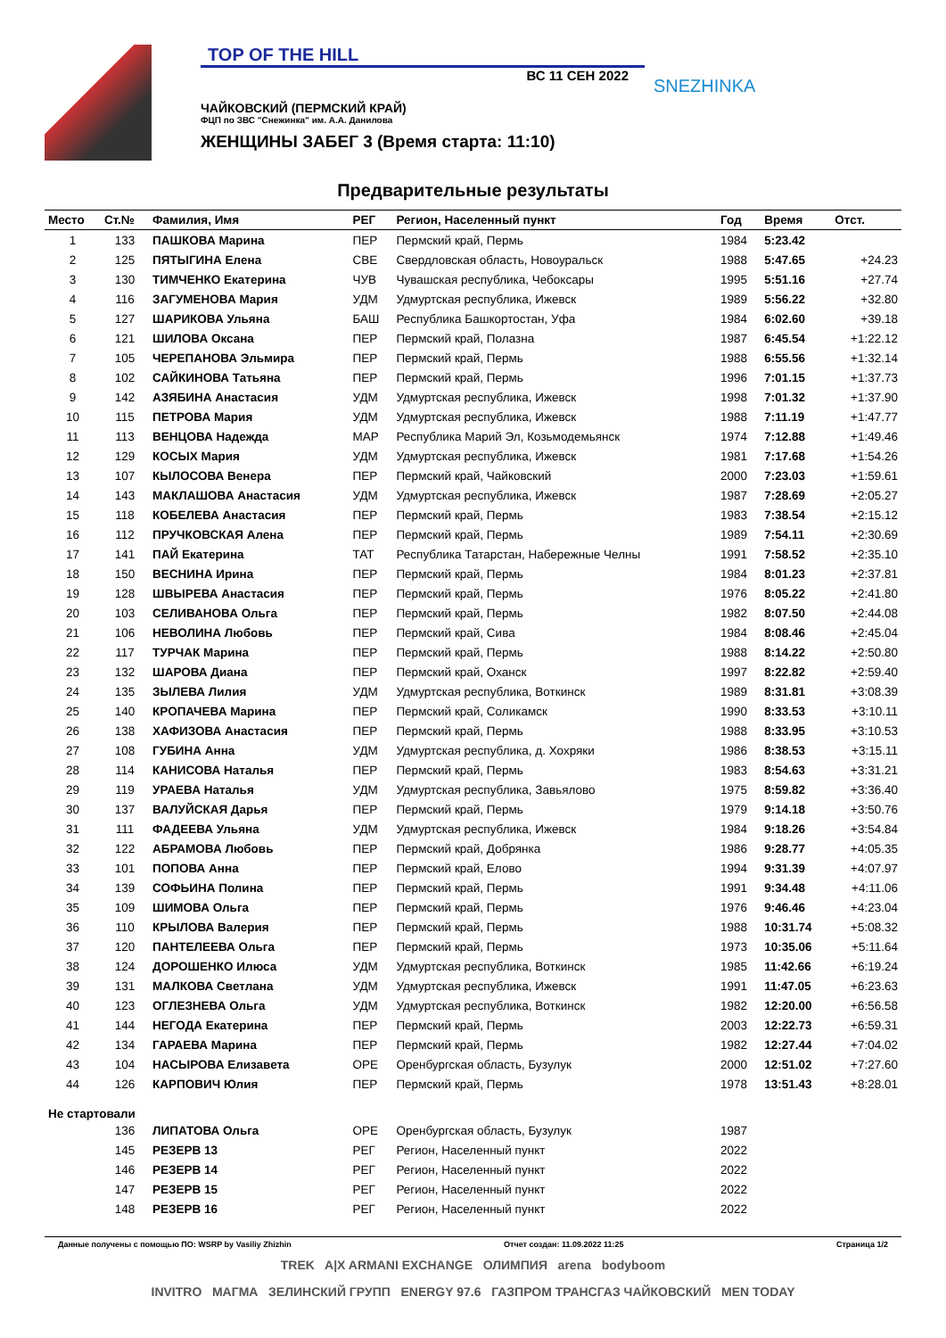TOP OF THE HILL
ВС 11 СЕН 2022
ЧАЙКОВСКИЙ (ПЕРМСКИЙ КРАЙ)
ФЦП по ЗВС "Снежинка" им. А.А. Данилова
ЖЕНЩИНЫ ЗАБЕГ 3 (Время старта: 11:10)
SNEZHINKA
Предварительные результаты
| Место | Ст.№ | Фамилия, Имя | РЕГ | Регион, Населенный пункт | Год | Время | Отст. |
| --- | --- | --- | --- | --- | --- | --- | --- |
| 1 | 133 | ПАШКОВА Марина | ПЕР | Пермский край, Пермь | 1984 | 5:23.42 | |
| 2 | 125 | ПЯТЫГИНА Елена | СВЕ | Свердловская область, Новоуральск | 1988 | 5:47.65 | +24.23 |
| 3 | 130 | ТИМЧЕНКО Екатерина | ЧУВ | Чувашская республика, Чебоксары | 1995 | 5:51.16 | +27.74 |
| 4 | 116 | ЗАГУМЕНОВА Мария | УДМ | Удмуртская республика, Ижевск | 1989 | 5:56.22 | +32.80 |
| 5 | 127 | ШАРИКОВА Ульяна | БАШ | Республика Башкортостан, Уфа | 1984 | 6:02.60 | +39.18 |
| 6 | 121 | ШИЛОВА Оксана | ПЕР | Пермский край, Полазна | 1987 | 6:45.54 | +1:22.12 |
| 7 | 105 | ЧЕРЕПАНОВА Эльмира | ПЕР | Пермский край, Пермь | 1988 | 6:55.56 | +1:32.14 |
| 8 | 102 | САЙКИНОВА Татьяна | ПЕР | Пермский край, Пермь | 1996 | 7:01.15 | +1:37.73 |
| 9 | 142 | АЗЯБИНА Анастасия | УДМ | Удмуртская республика, Ижевск | 1998 | 7:01.32 | +1:37.90 |
| 10 | 115 | ПЕТРОВА Мария | УДМ | Удмуртская республика, Ижевск | 1988 | 7:11.19 | +1:47.77 |
| 11 | 113 | ВЕНЦОВА Надежда | МАР | Республика Марий Эл, Козьмодемьянск | 1974 | 7:12.88 | +1:49.46 |
| 12 | 129 | КОСЫХ Мария | УДМ | Удмуртская республика, Ижевск | 1981 | 7:17.68 | +1:54.26 |
| 13 | 107 | КЫЛОСОВА Венера | ПЕР | Пермский край, Чайковский | 2000 | 7:23.03 | +1:59.61 |
| 14 | 143 | МАКЛАШОВА Анастасия | УДМ | Удмуртская республика, Ижевск | 1987 | 7:28.69 | +2:05.27 |
| 15 | 118 | КОБЕЛЕВА Анастасия | ПЕР | Пермский край, Пермь | 1983 | 7:38.54 | +2:15.12 |
| 16 | 112 | ПРУЧКОВСКАЯ Алена | ПЕР | Пермский край, Пермь | 1989 | 7:54.11 | +2:30.69 |
| 17 | 141 | ПАЙ Екатерина | ТАТ | Республика Татарстан, Набережные Челны | 1991 | 7:58.52 | +2:35.10 |
| 18 | 150 | ВЕСНИНА Ирина | ПЕР | Пермский край, Пермь | 1984 | 8:01.23 | +2:37.81 |
| 19 | 128 | ШВЫРЕВА Анастасия | ПЕР | Пермский край, Пермь | 1976 | 8:05.22 | +2:41.80 |
| 20 | 103 | СЕЛИВАНОВА Ольга | ПЕР | Пермский край, Пермь | 1982 | 8:07.50 | +2:44.08 |
| 21 | 106 | НЕВОЛИНА Любовь | ПЕР | Пермский край, Сива | 1984 | 8:08.46 | +2:45.04 |
| 22 | 117 | ТУРЧАК Марина | ПЕР | Пермский край, Пермь | 1988 | 8:14.22 | +2:50.80 |
| 23 | 132 | ШАРОВА Диана | ПЕР | Пермский край, Оханск | 1997 | 8:22.82 | +2:59.40 |
| 24 | 135 | ЗЫЛЕВА Лилия | УДМ | Удмуртская республика, Воткинск | 1989 | 8:31.81 | +3:08.39 |
| 25 | 140 | КРОПАЧЕВА Марина | ПЕР | Пермский край, Соликамск | 1990 | 8:33.53 | +3:10.11 |
| 26 | 138 | ХАФИЗОВА Анастасия | ПЕР | Пермский край, Пермь | 1988 | 8:33.95 | +3:10.53 |
| 27 | 108 | ГУБИНА Анна | УДМ | Удмуртская республика, д. Хохряки | 1986 | 8:38.53 | +3:15.11 |
| 28 | 114 | КАНИСОВА Наталья | ПЕР | Пермский край, Пермь | 1983 | 8:54.63 | +3:31.21 |
| 29 | 119 | УРАЕВА Наталья | УДМ | Удмуртская республика, Завьялово | 1975 | 8:59.82 | +3:36.40 |
| 30 | 137 | ВАЛУЙСКАЯ Дарья | ПЕР | Пермский край, Пермь | 1979 | 9:14.18 | +3:50.76 |
| 31 | 111 | ФАДЕЕВА Ульяна | УДМ | Удмуртская республика, Ижевск | 1984 | 9:18.26 | +3:54.84 |
| 32 | 122 | АБРАМОВА Любовь | ПЕР | Пермский край, Добрянка | 1986 | 9:28.77 | +4:05.35 |
| 33 | 101 | ПОПОВА Анна | ПЕР | Пермский край, Елово | 1994 | 9:31.39 | +4:07.97 |
| 34 | 139 | СОФЬИНА Полина | ПЕР | Пермский край, Пермь | 1991 | 9:34.48 | +4:11.06 |
| 35 | 109 | ШИМОВА Ольга | ПЕР | Пермский край, Пермь | 1976 | 9:46.46 | +4:23.04 |
| 36 | 110 | КРЫЛОВА Валерия | ПЕР | Пермский край, Пермь | 1988 | 10:31.74 | +5:08.32 |
| 37 | 120 | ПАНТЕЛЕЕВА Ольга | ПЕР | Пермский край, Пермь | 1973 | 10:35.06 | +5:11.64 |
| 38 | 124 | ДОРОШЕНКО Илюса | УДМ | Удмуртская республика, Воткинск | 1985 | 11:42.66 | +6:19.24 |
| 39 | 131 | МАЛКОВА Светлана | УДМ | Удмуртская республика, Ижевск | 1991 | 11:47.05 | +6:23.63 |
| 40 | 123 | ОГЛЕЗНЕВА Ольга | УДМ | Удмуртская республика, Воткинск | 1982 | 12:20.00 | +6:56.58 |
| 41 | 144 | НЕГОДА Екатерина | ПЕР | Пермский край, Пермь | 2003 | 12:22.73 | +6:59.31 |
| 42 | 134 | ГАРАЕВА Марина | ПЕР | Пермский край, Пермь | 1982 | 12:27.44 | +7:04.02 |
| 43 | 104 | НАСЫРОВА Елизавета | ОРЕ | Оренбургская область, Бузулук | 2000 | 12:51.02 | +7:27.60 |
| 44 | 126 | КАРПОВИЧ Юлия | ПЕР | Пермский край, Пермь | 1978 | 13:51.43 | +8:28.01 |
| Не стартовали | | | | | | | |
| | 136 | ЛИПАТОВА Ольга | ОРЕ | Оренбургская область, Бузулук | 1987 | | |
| | 145 | РЕЗЕРВ 13 | РЕГ | Регион, Населенный пункт | 2022 | | |
| | 146 | РЕЗЕРВ 14 | РЕГ | Регион, Населенный пункт | 2022 | | |
| | 147 | РЕЗЕРВ 15 | РЕГ | Регион, Населенный пункт | 2022 | | |
| | 148 | РЕЗЕРВ 16 | РЕГ | Регион, Населенный пункт | 2022 | | |
Данные получены с помощью ПО: WSRP by Vasiliy Zhizhin Отчет создан: 11.09.2022 11:25 Страница 1/2
TREK A|X ARMANI EXCHANGE ОЛИМПИЯ arena bodyboom
INVITRO МАГМА ЗЕЛИНСКИЙ ГРУПП ENERGY 97.6 ГАЗПРОМ ТРАНСГАЗ ЧАЙКОВСКИЙ MEN TODAY